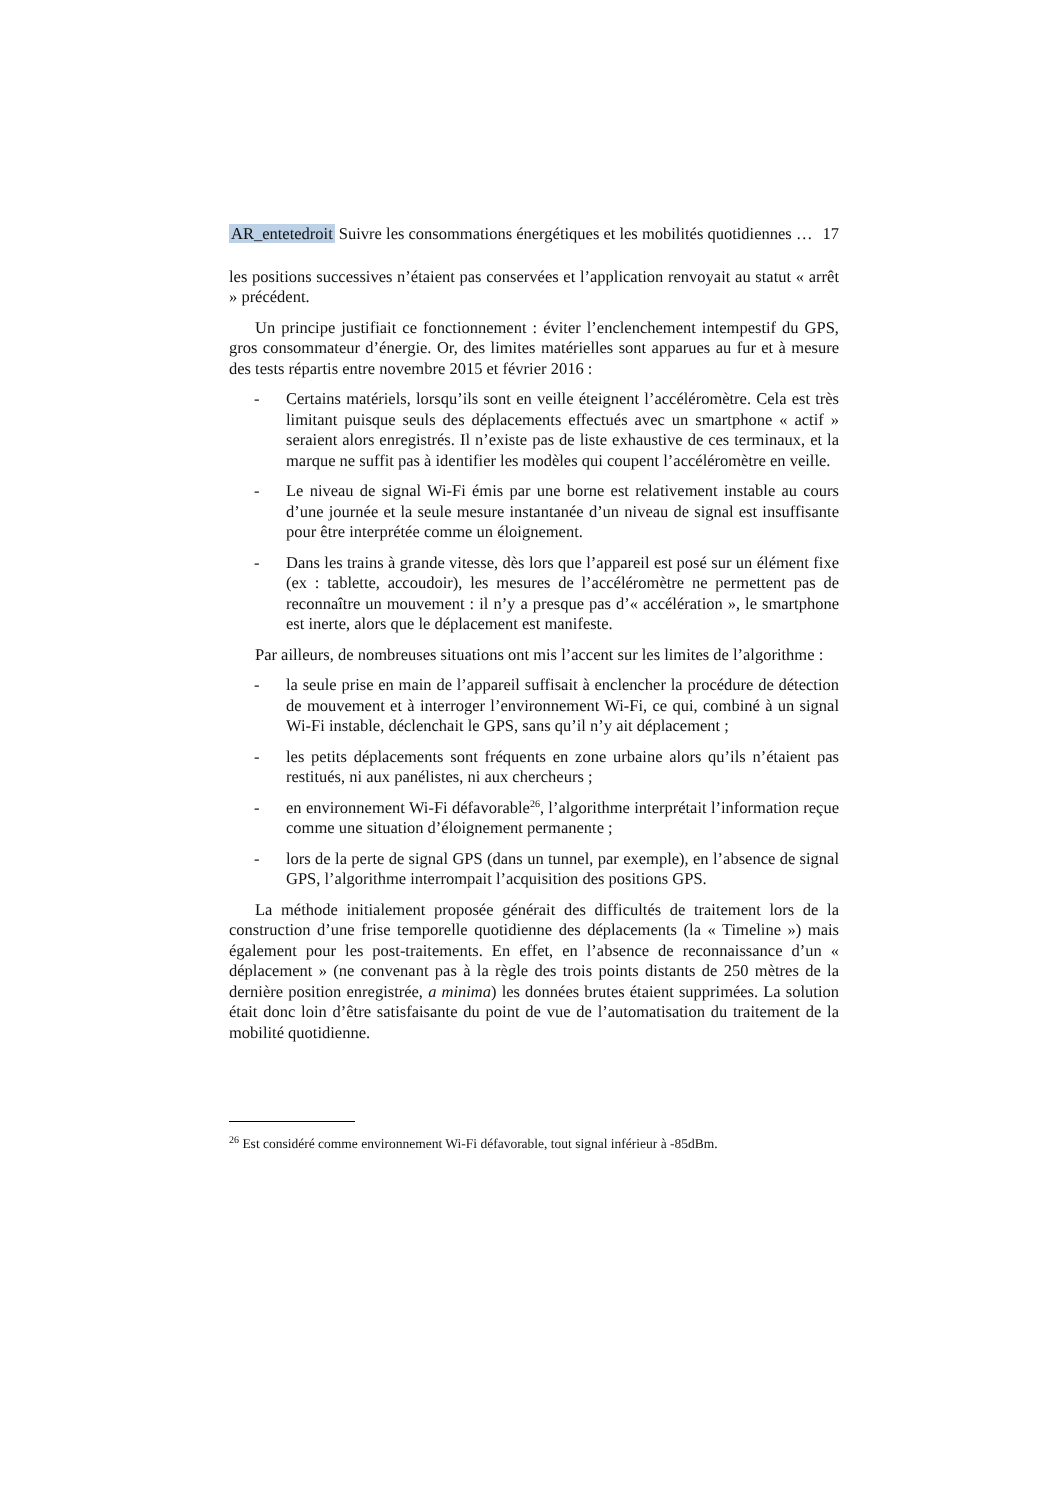AR_entetedroit Suivre les consommations énergétiques et les mobilités quotidiennes … 17
les positions successives n’étaient pas conservées et l’application renvoyait au statut « arrêt » précédent.
Un principe justifiait ce fonctionnement : éviter l’enclenchement intempestif du GPS, gros consommateur d’énergie. Or, des limites matérielles sont apparues au fur et à mesure des tests répartis entre novembre 2015 et février 2016 :
- Certains matériels, lorsqu’ils sont en veille éteignent l’accéléromètre. Cela est très limitant puisque seuls des déplacements effectués avec un smartphone « actif » seraient alors enregistrés. Il n’existe pas de liste exhaustive de ces terminaux, et la marque ne suffit pas à identifier les modèles qui coupent l’accéléromètre en veille.
- Le niveau de signal Wi-Fi émis par une borne est relativement instable au cours d’une journée et la seule mesure instantanée d’un niveau de signal est insuffisante pour être interprétée comme un éloignement.
- Dans les trains à grande vitesse, dès lors que l’appareil est posé sur un élément fixe (ex : tablette, accoudoir), les mesures de l’accéléromètre ne permettent pas de reconnaître un mouvement : il n’y a presque pas d’« accélération », le smartphone est inerte, alors que le déplacement est manifeste.
Par ailleurs, de nombreuses situations ont mis l’accent sur les limites de l’algorithme :
- la seule prise en main de l’appareil suffisait à enclencher la procédure de détection de mouvement et à interroger l’environnement Wi-Fi, ce qui, combiné à un signal Wi-Fi instable, déclenchait le GPS, sans qu’il n’y ait déplacement ;
- les petits déplacements sont fréquents en zone urbaine alors qu’ils n’étaient pas restitués, ni aux panélistes, ni aux chercheurs ;
- en environnement Wi-Fi défavorable<sup>26</sup>, l’algorithme interprétait l’information reçue comme une situation d’éloignement permanente ;
- lors de la perte de signal GPS (dans un tunnel, par exemple), en l’absence de signal GPS, l’algorithme interrompait l’acquisition des positions GPS.
La méthode initialement proposée générait des difficultés de traitement lors de la construction d’une frise temporelle quotidienne des déplacements (la « Timeline ») mais également pour les post-traitements. En effet, en l’absence de reconnaissance d’un « déplacement » (ne convenant pas à la règle des trois points distants de 250 mètres de la dernière position enregistrée, a minima) les données brutes étaient supprimées. La solution était donc loin d’être satisfaisante du point de vue de l’automatisation du traitement de la mobilité quotidienne.
<sup>26</sup> Est considéré comme environnement Wi-Fi défavorable, tout signal inférieur à -85dBm.